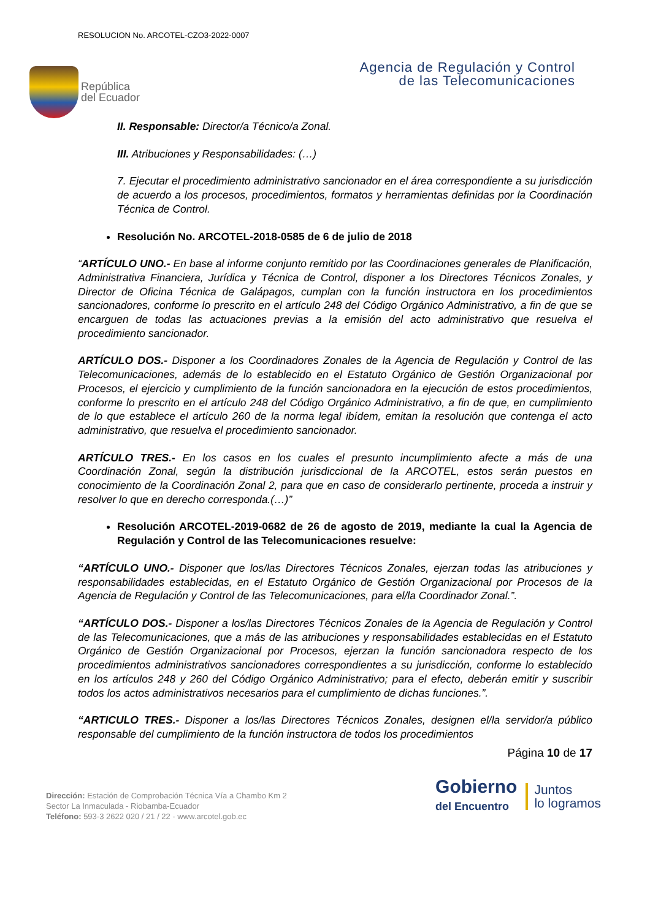RESOLUCION No. ARCOTEL-CZO3-2022-0007
República
del Ecuador
Agencia de Regulación y Control
de las Telecomunicaciones
II. Responsable: Director/a Técnico/a Zonal.
III. Atribuciones y Responsabilidades: (…)
7. Ejecutar el procedimiento administrativo sancionador en el área correspondiente a su jurisdicción de acuerdo a los procesos, procedimientos, formatos y herramientas definidas por la Coordinación Técnica de Control.
Resolución No. ARCOTEL-2018-0585 de 6 de julio de 2018
“ARTÍCULO UNO.- En base al informe conjunto remitido por las Coordinaciones generales de Planificación, Administrativa Financiera, Jurídica y Técnica de Control, disponer a los Directores Técnicos Zonales, y Director de Oficina Técnica de Galápagos, cumplan con la función instructora en los procedimientos sancionadores, conforme lo prescrito en el artículo 248 del Código Orgánico Administrativo, a fin de que se encarguen de todas las actuaciones previas a la emisión del acto administrativo que resuelva el procedimiento sancionador.
ARTÍCULO DOS.- Disponer a los Coordinadores Zonales de la Agencia de Regulación y Control de las Telecomunicaciones, además de lo establecido en el Estatuto Orgánico de Gestión Organizacional por Procesos, el ejercicio y cumplimiento de la función sancionadora en la ejecución de estos procedimientos, conforme lo prescrito en el artículo 248 del Código Orgánico Administrativo, a fin de que, en cumplimiento de lo que establece el artículo 260 de la norma legal ibídem, emitan la resolución que contenga el acto administrativo, que resuelva el procedimiento sancionador.
ARTÍCULO TRES.- En los casos en los cuales el presunto incumplimiento afecte a más de una Coordinación Zonal, según la distribución jurisdiccional de la ARCOTEL, estos serán puestos en conocimiento de la Coordinación Zonal 2, para que en caso de considerarlo pertinente, proceda a instruir y resolver lo que en derecho corresponda.(…)”
Resolución ARCOTEL-2019-0682 de 26 de agosto de 2019, mediante la cual la Agencia de Regulación y Control de las Telecomunicaciones resuelve:
“ARTÍCULO UNO.- Disponer que los/las Directores Técnicos Zonales, ejerzan todas las atribuciones y responsabilidades establecidas, en el Estatuto Orgánico de Gestión Organizacional por Procesos de la Agencia de Regulación y Control de las Telecomunicaciones, para el/la Coordinador Zonal.”.
“ARTÍCULO DOS.- Disponer a los/las Directores Técnicos Zonales de la Agencia de Regulación y Control de las Telecomunicaciones, que a más de las atribuciones y responsabilidades establecidas en el Estatuto Orgánico de Gestión Organizacional por Procesos, ejerzan la función sancionadora respecto de los procedimientos administrativos sancionadores correspondientes a su jurisdicción, conforme lo establecido en los artículos 248 y 260 del Código Orgánico Administrativo; para el efecto, deberán emitir y suscribir todos los actos administrativos necesarios para el cumplimiento de dichas funciones.”.
“ARTICULO TRES.- Disponer a los/las Directores Técnicos Zonales, designen el/la servidor/a público responsable del cumplimiento de la función instructora de todos los procedimientos
Página 10 de 17
Dirección: Estación de Comprobación Técnica Vía a Chambo Km 2
Sector La Inmaculada - Riobamba-Ecuador
Teléfono: 593-3 2622 020 / 21 / 22 - www.arcotel.gob.ec
Gobierno
del Encuentro
Juntos
lo logramos